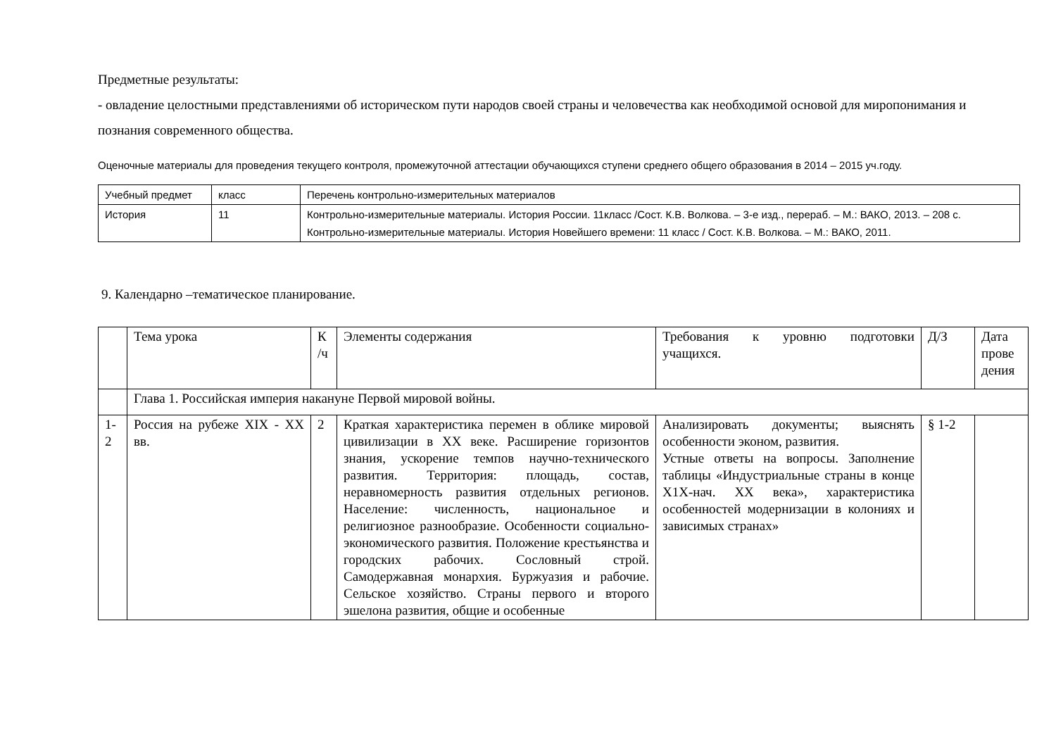Предметные результаты:
- овладение целостными представлениями об историческом пути народов своей страны и человечества как необходимой основой для миропонимания и познания современного общества.
Оценочные материалы для проведения текущего контроля, промежуточной аттестации обучающихся ступени среднего общего образования в 2014 – 2015 уч.году.
| Учебный предмет | класс | Перечень контрольно-измерительных материалов |
| История | 11 | Контрольно-измерительные материалы. История России. 11класс /Сост. К.В. Волкова. – 3-е изд., перераб. – М.: ВАКО, 2013. – 208 с. Контрольно-измерительные материалы. История Новейшего времени: 11 класс / Сост. К.В. Волкова. – М.: ВАКО, 2011. |
9. Календарно –тематическое планирование.
| | Тема урока | К /ч | Элементы содержания | Требования к уровню подготовки учащихся. | Д/З | Дата прове дения |
| | Глава 1. Российская империя накануне Первой мировой войны. | | | | | |
| 1-2 | Россия на рубеже XIX - XX вв. | 2 | Краткая характеристика перемен в облике мировой цивилизации в XX веке. Расширение горизонтов знания, ускорение темпов научно-технического развития. Территория: площадь, состав, неравномерность развития отдельных регионов. Население: численность, национальное и религиозное разнообразие. Особенности социально- экономического развития. Положение крестьянства и городских рабочих. Сословный строй. Самодержавная монархия. Буржуазия и рабочие. Сельское хозяйство. Страны первого и второго эшелона развития, общие и особенные | Анализировать документы; выяснять особенности эконом, развития. Устные ответы на вопросы. Заполнение таблицы «Индустриальные страны в конце Х1Х-нач. XX века», характеристика особенностей модернизации в колониях и зависимых странах» | § 1-2 | |